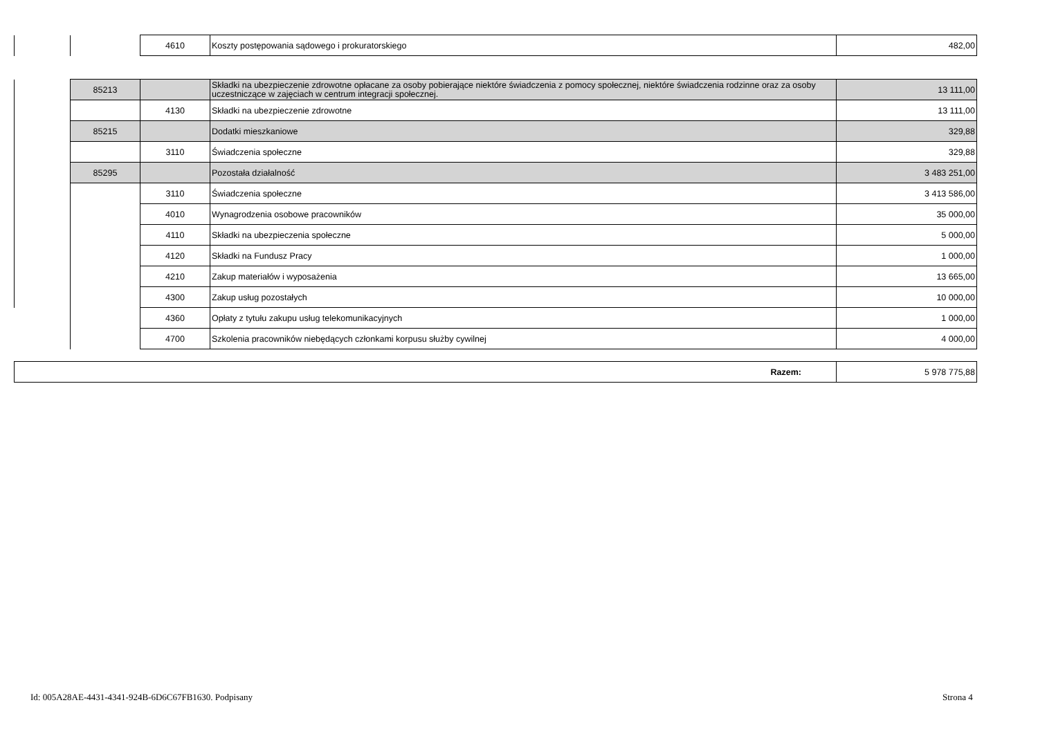| | | 4610 | Koszty postępowania sądowego i prokuratorskiego | 482,00 |
| | 85213 | | Składki na ubezpieczenie zdrowotne opłacane za osoby pobierające niektóre świadczenia z pomocy społecznej, niektóre świadczenia rodzinne oraz za osoby uczestniczące w zajęciach w centrum integracji społecznej. | 13 111,00 |
| | | 4130 | Składki na ubezpieczenie zdrowotne | 13 111,00 |
| | 85215 | | Dodatki mieszkaniowe | 329,88 |
| | | 3110 | Świadczenia społeczne | 329,88 |
| | 85295 | | Pozostała działalność | 3 483 251,00 |
| | | 3110 | Świadczenia społeczne | 3 413 586,00 |
| | | 4010 | Wynagrodzenia osobowe pracowników | 35 000,00 |
| | | 4110 | Składki na ubezpieczenia społeczne | 5 000,00 |
| | | 4120 | Składki na Fundusz Pracy | 1 000,00 |
| | | 4210 | Zakup materiałów i wyposażenia | 13 665,00 |
| | | 4300 | Zakup usług pozostałych | 10 000,00 |
| | | 4360 | Opłaty z tytułu zakupu usług telekomunikacyjnych | 1 000,00 |
| | | 4700 | Szkolenia pracowników niebędących członkami korpusu służby cywilnej | 4 000,00 |
| Razem: | 5 978 775,88 |
Id: 005A28AE-4431-4341-924B-6D6C67FB1630. Podpisany
Strona 4